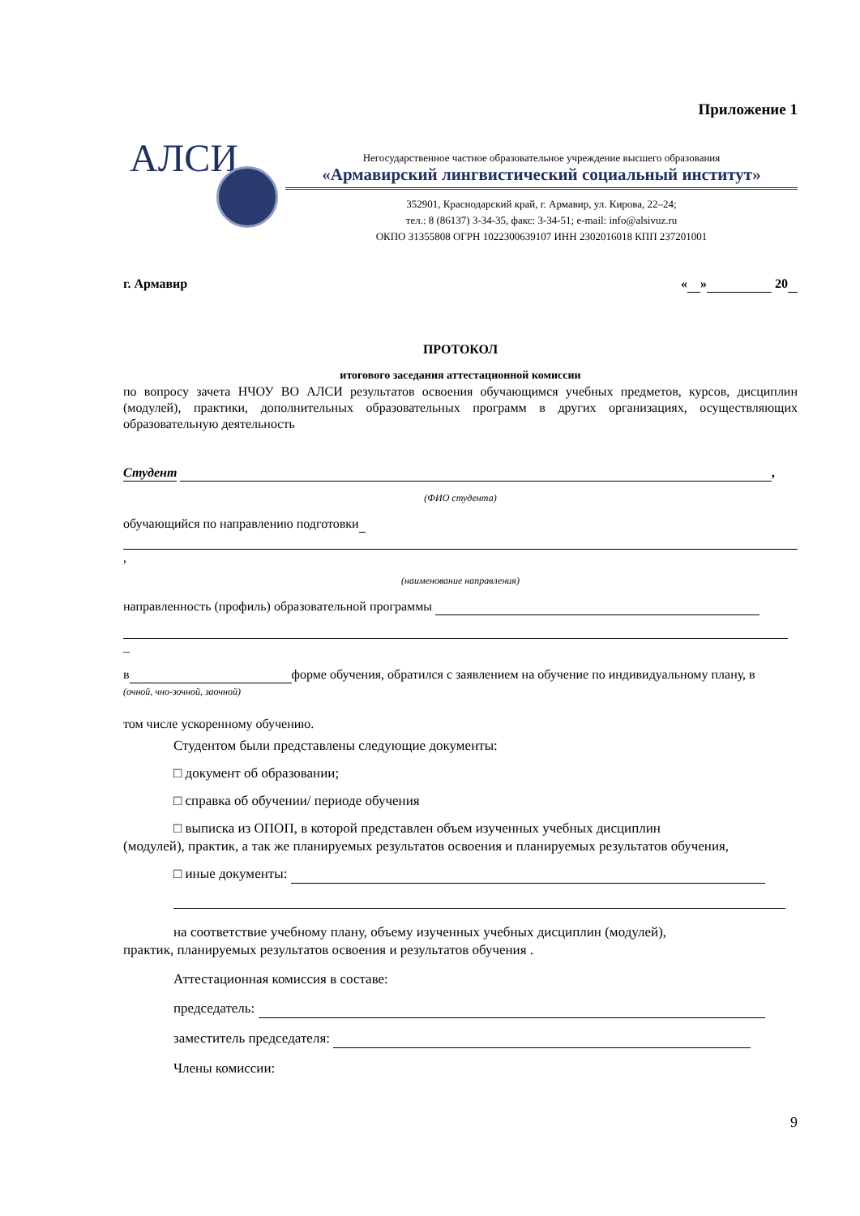Приложение 1
АЛСИ
Негосударственное частное образовательное учреждение высшего образования
«Армавирский лингвистический социальный институт»
352901, Краснодарский край, г. Армавир, ул. Кирова, 22–24;
тел.: 8 (86137) 3-34-35, факс: 3-34-51; e-mail: info@alsivuz.ru
ОКПО 31355808 ОГРН 1022300639107 ИНН 2302016018 КПП 237201001
г. Армавир « » 20
ПРОТОКОЛ
итогового заседания аттестационной комиссии
по вопросу зачета НЧОУ ВО АЛСИ результатов освоения обучающимся учебных предметов, курсов, дисциплин (модулей), практики, дополнительных образовательных программ в других организациях, осуществляющих образовательную деятельность
Студент ,
(ФИО студента)
обучающийся по направлению подготовки
,
(наименование направления)
направленность (профиль) образовательной программы
_
в форме обучения, обратился с заявлением на обучение по индивидуальному плану, в
(очной, чно-зочной, заочной)
том числе ускоренному обучению.
Студентом были представлены следующие документы:
□ документ об образовании;
□ справка об обучении/ периоде обучения
□ выписка из ОПОП, в которой представлен объем изученных учебных дисциплин
(модулей), практик, а так же планируемых результатов освоения и планируемых результатов обучения,
□ иные документы:
на соответствие учебному плану, объему изученных учебных дисциплин (модулей),
практик, планируемых результатов освоения и результатов обучения .
Аттестационная комиссия в составе:
председатель:
заместитель председателя:
Члены комиссии:
9